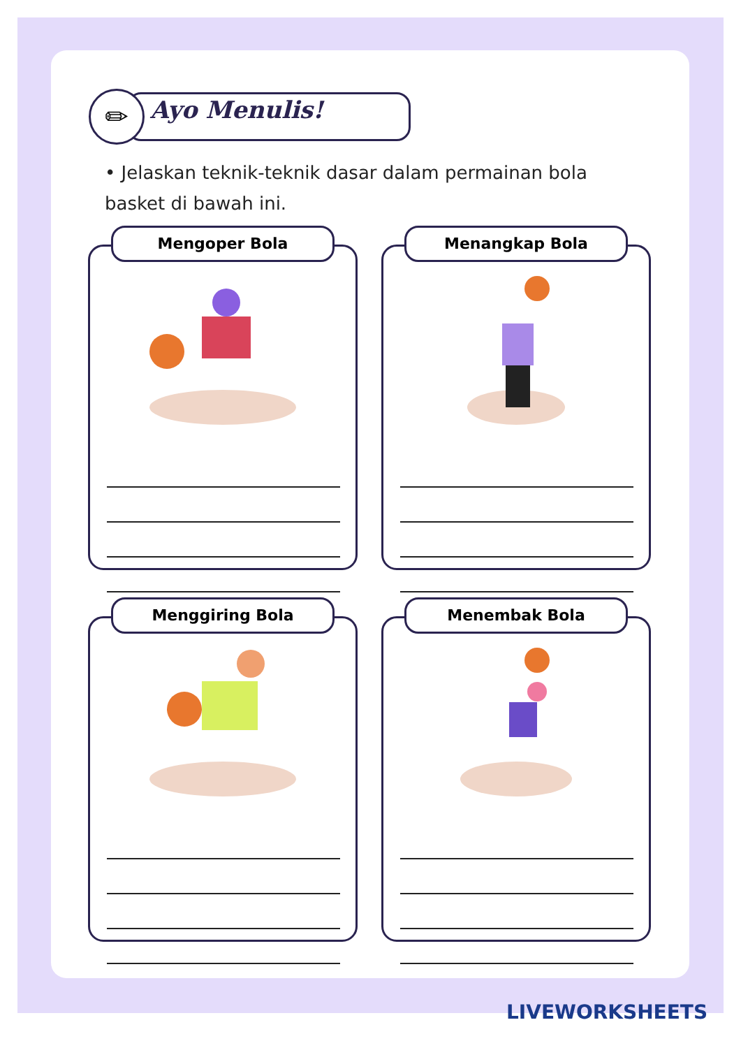✏ Ayo Menulis!
• Jelaskan teknik-teknik dasar dalam permainan bola basket di bawah ini.
Mengoper Bola Menangkap Bola
Menggiring Bola Menembak Bola
LIVEWORKSHEETS